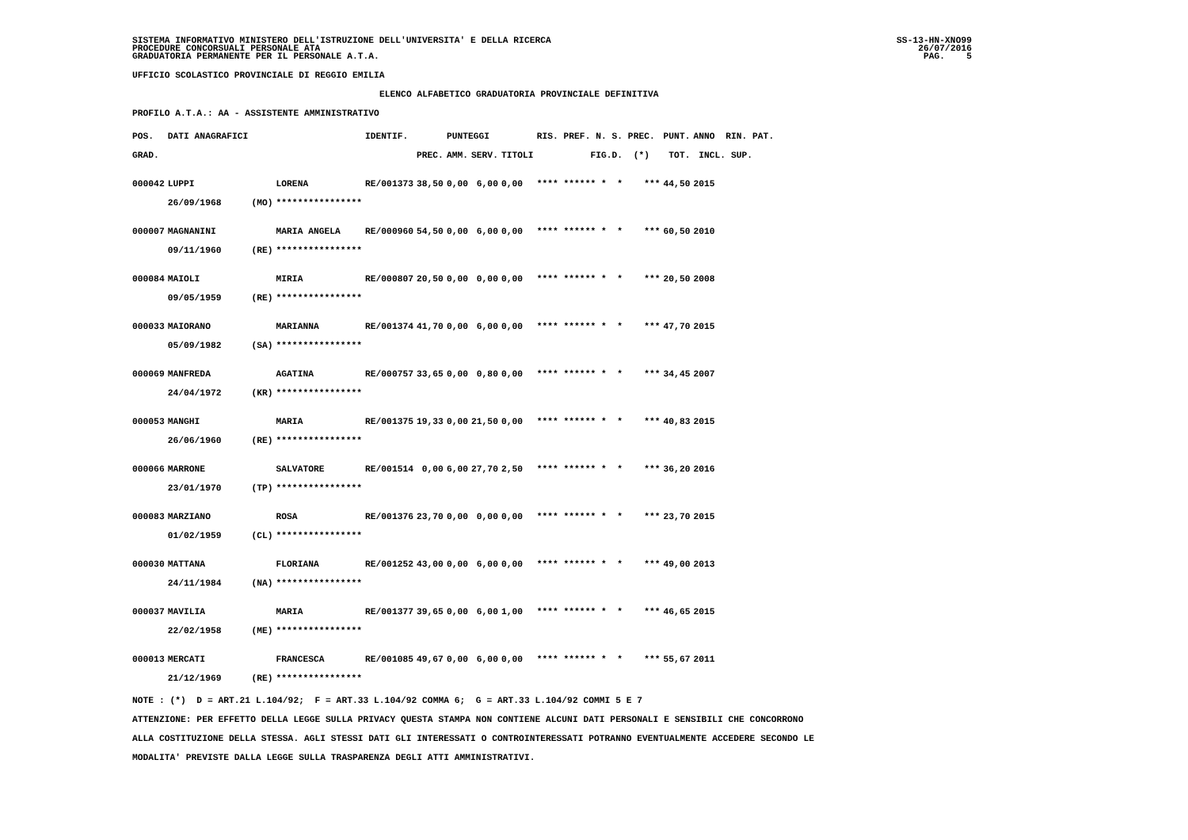SISTEMA INFORMATIVO MINISTERO DELL'ISTRUZIONE DELL'UNIVERSITA' E DELLA RICERCA PROCEDURE CONCORSUALI PERSONALE ATA GRADUATORIA PERMANENTE PER IL PERSONALE A.T.A.
SS-13-HN-XNO99 26/07/2016 PAG. 5
UFFICIO SCOLASTICO PROVINCIALE DI REGGIO EMILIA
ELENCO ALFABETICO GRADUATORIA PROVINCIALE DEFINITIVA
PROFILO A.T.A.: AA - ASSISTENTE AMMINISTRATIVO
| POS. | DATI ANAGRAFICI | | | IDENTIF. | | PUNTEGGI | | | RIS. PREF. N. S. PREC. | PUNT. | ANNO RIN. PAT. |
| --- | --- | --- | --- | --- | --- | --- | --- | --- | --- | --- | --- |
| GRAD. | | | | | PREC. | AMM. | SERV. | TITOLI | FIG.D. (*) | TOT. | INCL. SUP. |
| 000042 | LUPPI | | LORENA | RE/001373 | 38,50 | 0,00 | 6,00 | 0,00 | **** ****** * * *** | 44,50 | 2015 |
| | 26/09/1968 | (MO) | **************** | | | | | | | | |
| 000007 | MAGNANINI | | MARIA ANGELA | RE/000960 | 54,50 | 0,00 | 6,00 | 0,00 | **** ****** * * *** | 60,50 | 2010 |
| | 09/11/1960 | (RE) | **************** | | | | | | | | |
| 000084 | MAIOLI | | MIRIA | RE/000807 | 20,50 | 0,00 | 0,00 | 0,00 | **** ****** * * *** | 20,50 | 2008 |
| | 09/05/1959 | (RE) | **************** | | | | | | | | |
| 000033 | MAIORANO | | MARIANNA | RE/001374 | 41,70 | 0,00 | 6,00 | 0,00 | **** ****** * * *** | 47,70 | 2015 |
| | 05/09/1982 | (SA) | **************** | | | | | | | | |
| 000069 | MANFREDA | | AGATINA | RE/000757 | 33,65 | 0,00 | 0,80 | 0,00 | **** ****** * * *** | 34,45 | 2007 |
| | 24/04/1972 | (KR) | **************** | | | | | | | | |
| 000053 | MANGHI | | MARIA | RE/001375 | 19,33 | 0,00 | 21,50 | 0,00 | **** ****** * * *** | 40,83 | 2015 |
| | 26/06/1960 | (RE) | **************** | | | | | | | | |
| 000066 | MARRONE | | SALVATORE | RE/001514 | 0,00 | 6,00 | 27,70 | 2,50 | **** ****** * * *** | 36,20 | 2016 |
| | 23/01/1970 | (TP) | **************** | | | | | | | | |
| 000083 | MARZIANO | | ROSA | RE/001376 | 23,70 | 0,00 | 0,00 | 0,00 | **** ****** * * *** | 23,70 | 2015 |
| | 01/02/1959 | (CL) | **************** | | | | | | | | |
| 000030 | MATTANA | | FLORIANA | RE/001252 | 43,00 | 0,00 | 6,00 | 0,00 | **** ****** * * *** | 49,00 | 2013 |
| | 24/11/1984 | (NA) | **************** | | | | | | | | |
| 000037 | MAVILIA | | MARIA | RE/001377 | 39,65 | 0,00 | 6,00 | 1,00 | **** ****** * * *** | 46,65 | 2015 |
| | 22/02/1958 | (ME) | **************** | | | | | | | | |
| 000013 | MERCATI | | FRANCESCA | RE/001085 | 49,67 | 0,00 | 6,00 | 0,00 | **** ****** * * *** | 55,67 | 2011 |
| | 21/12/1969 | (RE) | **************** | | | | | | | | |
NOTE : (*) D = ART.21 L.104/92; F = ART.33 L.104/92 COMMA 6; G = ART.33 L.104/92 COMMI 5 E 7 ATTENZIONE: PER EFFETTO DELLA LEGGE SULLA PRIVACY QUESTA STAMPA NON CONTIENE ALCUNI DATI PERSONALI E SENSIBILI CHE CONCORRONO ALLA COSTITUZIONE DELLA STESSA. AGLI STESSI DATI GLI INTERESSATI O CONTROINTERESSATI POTRANNO EVENTUALMENTE ACCEDERE SECONDO LE MODALITA' PREVISTE DALLA LEGGE SULLA TRASPARENZA DEGLI ATTI AMMINISTRATIVI.